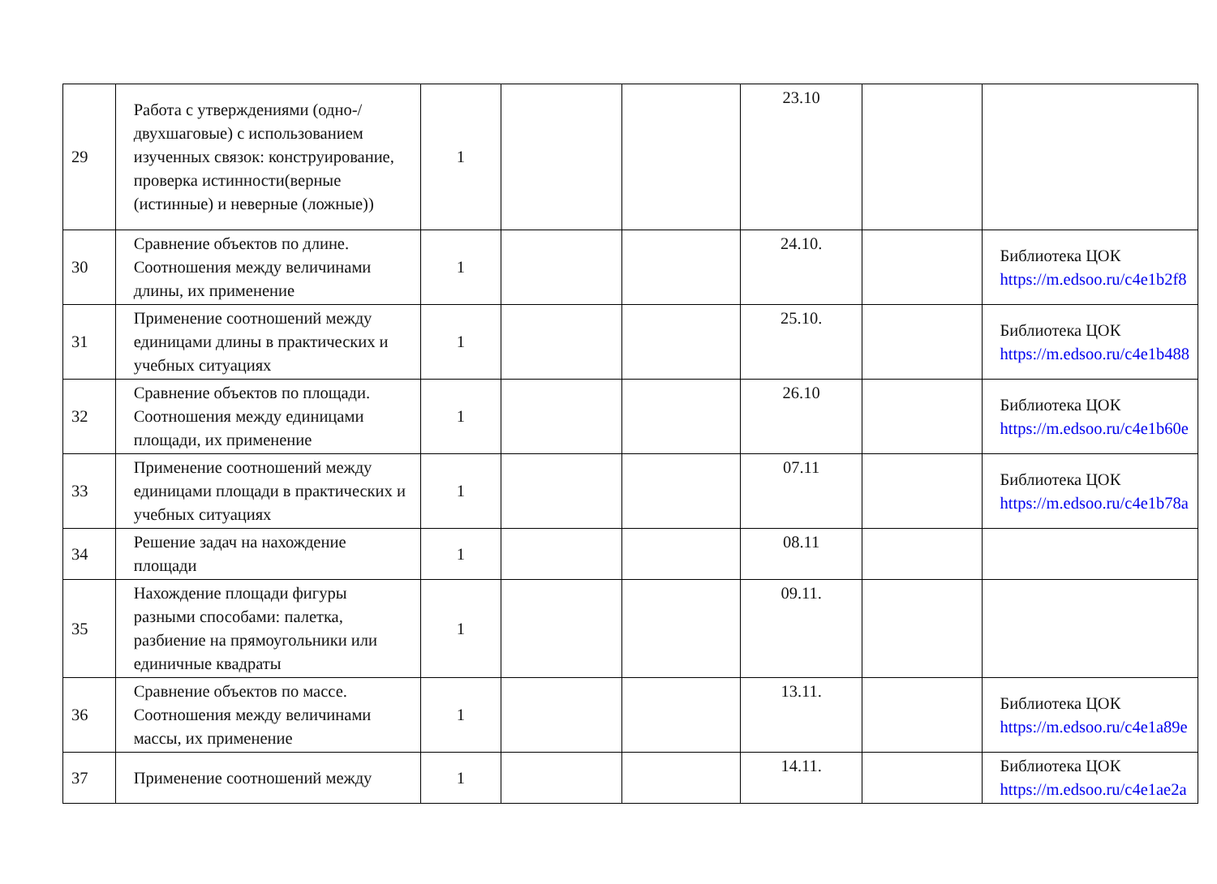| 29 | Работа с утверждениями (одно-/двухшаговые) с использованием изученных связок: конструирование, проверка истинности(верные (истинные) и неверные (ложные)) | 1 | | | 23.10 | | |
| 30 | Сравнение объектов по длине. Соотношения между величинами длины, их применение | 1 | | | 24.10. | | Библиотека ЦОК https://m.edsoo.ru/c4e1b2f8 |
| 31 | Применение соотношений между единицами длины в практических и учебных ситуациях | 1 | | | 25.10. | | Библиотека ЦОК https://m.edsoo.ru/c4e1b488 |
| 32 | Сравнение объектов по площади. Соотношения между единицами площади, их применение | 1 | | | 26.10 | | Библиотека ЦОК https://m.edsoo.ru/c4e1b60e |
| 33 | Применение соотношений между единицами площади в практических и учебных ситуациях | 1 | | | 07.11 | | Библиотека ЦОК https://m.edsoo.ru/c4e1b78a |
| 34 | Решение задач на нахождение площади | 1 | | | 08.11 | | |
| 35 | Нахождение площади фигуры разными способами: палетка, разбиение на прямоугольники или единичные квадраты | 1 | | | 09.11. | | |
| 36 | Сравнение объектов по массе. Соотношения между величинами массы, их применение | 1 | | | 13.11. | | Библиотека ЦОК https://m.edsoo.ru/c4e1a89e |
| 37 | Применение соотношений между | 1 | | | 14.11. | | Библиотека ЦОК https://m.edsoo.ru/c4e1ae2a |